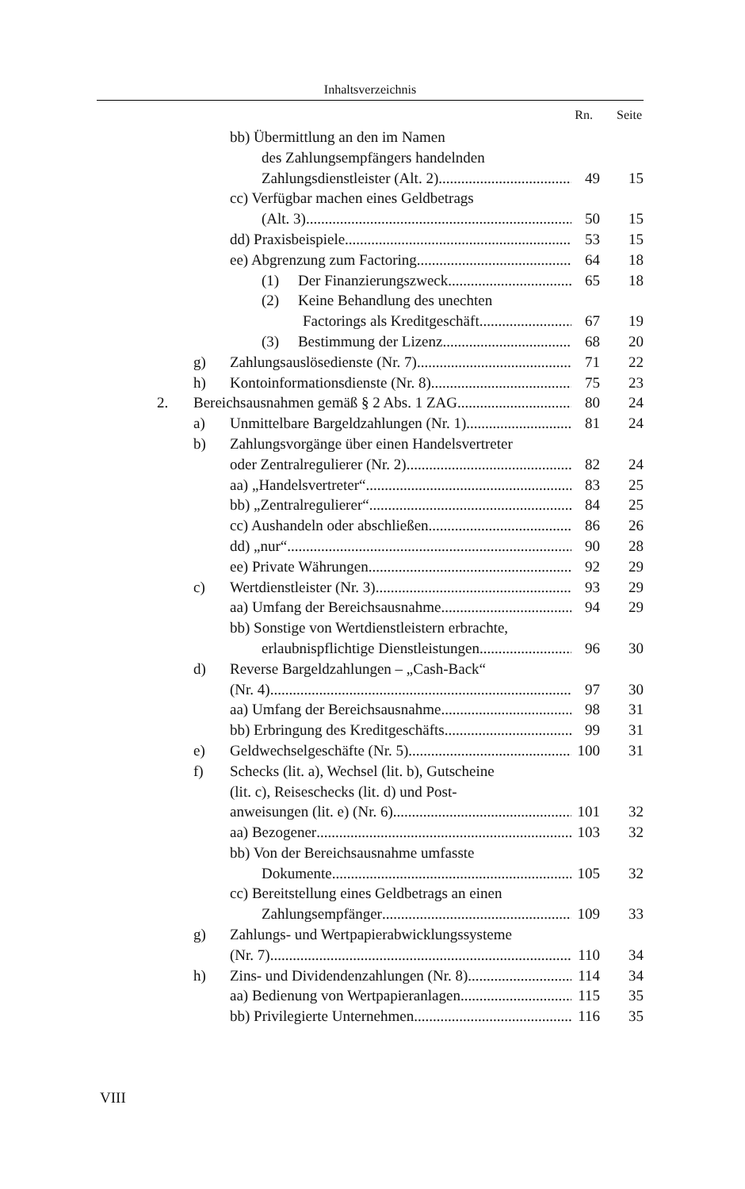Inhaltsverzeichnis
Rn. Seite
bb) Übermittlung an den im Namen
des Zahlungsempfängers handelnden
Zahlungsdienstleister (Alt. 2) 49 15
cc) Verfügbar machen eines Geldbetrags
(Alt. 3) 50 15
dd) Praxisbeispiele 53 15
ee) Abgrenzung zum Factoring 64 18
(1) Der Finanzierungszweck 65 18
(2) Keine Behandlung des unechten
Factorings als Kreditgeschäft 67 19
(3) Bestimmung der Lizenz 68 20
g) Zahlungsauslösedienste (Nr. 7) 71 22
h) Kontoinformationsdienste (Nr. 8) 75 23
2. Bereichsausnahmen gemäß § 2 Abs. 1 ZAG 80 24
a) Unmittelbare Bargeldzahlungen (Nr. 1) 81 24
b) Zahlungsvorgänge über einen Handelsvertreter
oder Zentralregulierer (Nr. 2) 82 24
aa) „Handelsvertreter“ 83 25
bb) „Zentralregulierer“ 84 25
cc) Aushandeln oder abschließen 86 26
dd) „nur“ 90 28
ee) Private Währungen 92 29
c) Wertdienstleister (Nr. 3) 93 29
aa) Umfang der Bereichsausnahme 94 29
bb) Sonstige von Wertdienstleistern erbrachte,
erlaubnispflichtige Dienstleistungen 96 30
d) Reverse Bargeldzahlungen – „Cash-Back“
(Nr. 4) 97 30
aa) Umfang der Bereichsausnahme 98 31
bb) Erbringung des Kreditgeschäfts 99 31
e) Geldwechselgeschäfte (Nr. 5) 100 31
f) Schecks (lit. a), Wechsel (lit. b), Gutscheine
(lit. c), Reiseschecks (lit. d) und Post-
anweisungen (lit. e) (Nr. 6) 101 32
aa) Bezogener 103 32
bb) Von der Bereichsausnahme umfasste
Dokumente 105 32
cc) Bereitstellung eines Geldbetrags an einen
Zahlungsempfänger 109 33
g) Zahlungs- und Wertpapierabwicklungssysteme
(Nr. 7) 110 34
h) Zins- und Dividendenzahlungen (Nr. 8) 114 34
aa) Bedienung von Wertpapieranlagen 115 35
bb) Privilegierte Unternehmen 116 35
VIII